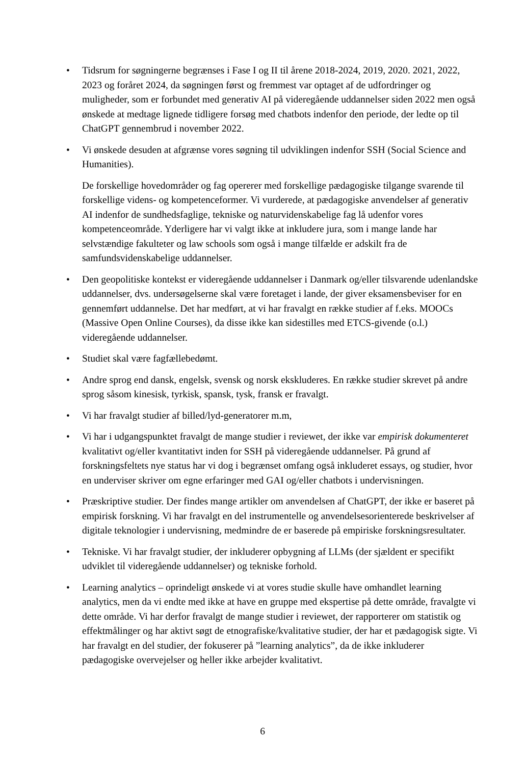• Tidsrum for søgningerne begrænses i Fase I og II til årene 2018-2024, 2019, 2020. 2021, 2022, 2023 og foråret 2024, da søgningen først og fremmest var optaget af de udfordringer og muligheder, som er forbundet med generativ AI på videregående uddannelser siden 2022 men også ønskede at medtage lignede tidligere forsøg med chatbots indenfor den periode, der ledte op til ChatGPT gennembrud i november 2022.
• Vi ønskede desuden at afgrænse vores søgning til udviklingen indenfor SSH (Social Science and Humanities).
De forskellige hovedområder og fag opererer med forskellige pædagogiske tilgange svarende til forskellige videns- og kompetenceformer. Vi vurderede, at pædagogiske anvendelser af generativ AI indenfor de sundhedsfaglige, tekniske og naturvidenskabelige fag lå udenfor vores kompetenceområde. Yderligere har vi valgt ikke at inkludere jura, som i mange lande har selvstændige fakulteter og law schools som også i mange tilfælde er adskilt fra de samfundsvidenskabelige uddannelser.
• Den geopolitiske kontekst er videregående uddannelser i Danmark og/eller tilsvarende udenlandske uddannelser, dvs. undersøgelserne skal være foretaget i lande, der giver eksamensbeviser for en gennemført uddannelse. Det har medført, at vi har fravalgt en række studier af f.eks. MOOCs (Massive Open Online Courses), da disse ikke kan sidestilles med ETCS-givende (o.l.) videregående uddannelser.
• Studiet skal være fagfællebedømt.
• Andre sprog end dansk, engelsk, svensk og norsk ekskluderes. En række studier skrevet på andre sprog såsom kinesisk, tyrkisk, spansk, tysk, fransk er fravalgt.
• Vi har fravalgt studier af billed/lyd-generatorer m.m,
• Vi har i udgangspunktet fravalgt de mange studier i reviewet, der ikke var empirisk dokumenteret kvalitativt og/eller kvantitativt inden for SSH på videregående uddannelser. På grund af forskningsfeltets nye status har vi dog i begrænset omfang også inkluderet essays, og studier, hvor en underviser skriver om egne erfaringer med GAI og/eller chatbots i undervisningen.
• Præskriptive studier. Der findes mange artikler om anvendelsen af ChatGPT, der ikke er baseret på empirisk forskning. Vi har fravalgt en del instrumentelle og anvendelsesorienterede beskrivelser af digitale teknologier i undervisning, medmindre de er baserede på empiriske forskningsresultater.
• Tekniske. Vi har fravalgt studier, der inkluderer opbygning af LLMs (der sjældent er specifikt udviklet til videregående uddannelser) og tekniske forhold.
• Learning analytics – oprindeligt ønskede vi at vores studie skulle have omhandlet learning analytics, men da vi endte med ikke at have en gruppe med ekspertise på dette område, fravalgte vi dette område. Vi har derfor fravalgt de mange studier i reviewet, der rapporterer om statistik og effektmålinger og har aktivt søgt de etnografiske/kvalitative studier, der har et pædagogisk sigte. Vi har fravalgt en del studier, der fokuserer på ”learning analytics”, da de ikke inkluderer pædagogiske overvejelser og heller ikke arbejder kvalitativt.
6